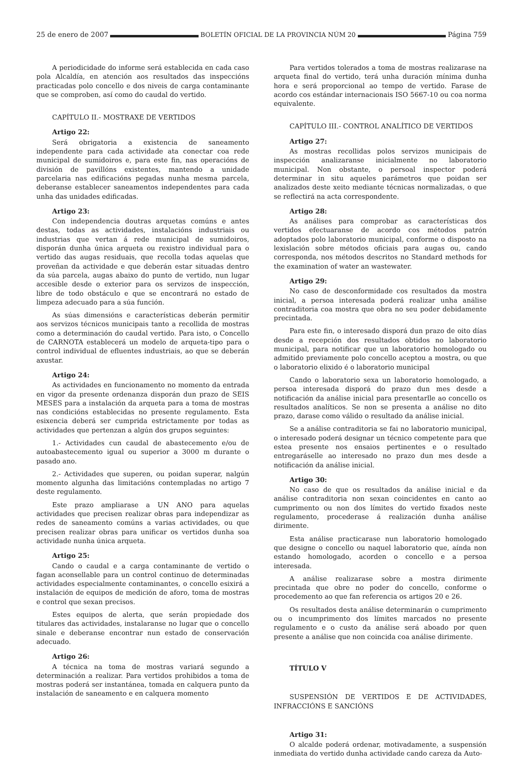25 de enero de 2007 BOLETÍN OFICIAL DE LA PROVINCIA NÚM 20 Página 759
A periodicidade do informe será establecida en cada caso pola Alcaldía, en atención aos resultados das inspeccións practicadas polo concello e dos niveis de carga contaminante que se comproben, así como do caudal do vertido.
CAPÍTULO II.- MOSTRAXE DE VERTIDOS
Artigo 22:
Será obrigatoria a existencia de saneamento independente para cada actividade ata conectar coa rede municipal de sumidoiros e, para este fin, nas operacións de división de pavillóns existentes, mantendo a unidade parcelaria nas edificacións pegadas nunha mesma parcela, deberanse establecer saneamentos independentes para cada unha das unidades edificadas.
Artigo 23:
Con independencia doutras arquetas comúns e antes destas, todas as actividades, instalacións industriais ou industrias que vertan á rede municipal de sumidoiros, disporán dunha única arqueta ou rexistro individual para o vertido das augas residuais, que recolla todas aquelas que proveñan da actividade e que deberán estar situadas dentro da súa parcela, augas abaixo do punto de vertido, nun lugar accesible desde o exterior para os servizos de inspección, libre de todo obstáculo e que se encontrará no estado de limpeza adecuado para a súa función.
As súas dimensións e características deberán permitir aos servizos técnicos municipais tanto a recollida de mostras como a determinación do caudal vertido. Para isto, o Concello de CARNOTA establecerá un modelo de arqueta-tipo para o control individual de efluentes industriais, ao que se deberán axustar.
Artigo 24:
As actividades en funcionamento no momento da entrada en vigor da presente ordenanza disporán dun prazo de SEIS MESES para a instalación da arqueta para a toma de mostras nas condicións establecidas no presente regulamento. Esta esixencia deberá ser cumprida estrictamente por todas as actividades que pertenzan a algún dos grupos seguintes:
1.- Actividades cun caudal de abastecemento e/ou de autoabastecemento igual ou superior a 3000 m durante o pasado ano.
2.- Actividades que superen, ou poidan superar, nalgún momento algunha das limitacións contempladas no artigo 7 deste regulamento.
Este prazo ampliarase a UN ANO para aquelas actividades que precisen realizar obras para independizar as redes de saneamento comúns a varias actividades, ou que precisen realizar obras para unificar os vertidos dunha soa actividade nunha única arqueta.
Artigo 25:
Cando o caudal e a carga contaminante de vertido o fagan aconsellable para un control continuo de determinadas actividades especialmente contaminantes, o concello esixirá a instalación de equipos de medición de aforo, toma de mostras e control que sexan precisos.
Estes equipos de alerta, que serán propiedade dos titulares das actividades, instalaranse no lugar que o concello sinale e deberanse encontrar nun estado de conservación adecuado.
Artigo 26:
A técnica na toma de mostras variará segundo a determinación a realizar. Para vertidos prohibidos a toma de mostras poderá ser instantánea, tomada en calquera punto da instalación de saneamento e en calquera momento
Para vertidos tolerados a toma de mostras realizarase na arqueta final do vertido, terá unha duración mínima dunha hora e será proporcional ao tempo de vertido. Farase de acordo cos estándar internacionais ISO 5667-10 ou coa norma equivalente.
CAPÍTULO III.- CONTROL ANALÍTICO DE VERTIDOS
Artigo 27:
As mostras recollidas polos servizos municipais de inspección analizaranse inicialmente no laboratorio municipal. Non obstante, o persoal inspector poderá determinar in situ aqueles parámetros que poidan ser analizados deste xeito mediante técnicas normalizadas, o que se reflectirá na acta correspondente.
Artigo 28:
As análises para comprobar as características dos vertidos efectuaranse de acordo cos métodos patrón adoptados polo laboratorio municipal, conforme o disposto na lexislación sobre métodos oficiais para augas ou, cando corresponda, nos métodos descritos no Standard methods for the examination of water an wastewater.
Artigo 29:
No caso de desconformidade cos resultados da mostra inicial, a persoa interesada poderá realizar unha análise contraditoria coa mostra que obra no seu poder debidamente precintada.
Para este fin, o interesado disporá dun prazo de oito días desde a recepción dos resultados obtidos no laboratorio municipal, para notificar que un laboratorio homologado ou admitido previamente polo concello aceptou a mostra, ou que o laboratorio elixido é o laboratorio municipal
Cando o laboratorio sexa un laboratorio homologado, a persoa interesada disporá do prazo dun mes desde a notificación da análise inicial para presentarlle ao concello os resultados analíticos. Se non se presenta a análise no dito prazo, darase como válido o resultado da análise inicial.
Se a análise contraditoria se fai no laboratorio municipal, o interesado poderá designar un técnico competente para que estea presente nos ensaios pertinentes e o resultado entregaráselle ao interesado no prazo dun mes desde a notificación da análise inicial.
Artigo 30:
No caso de que os resultados da análise inicial e da análise contraditoria non sexan coincidentes en canto ao cumprimento ou non dos límites do vertido fixados neste regulamento, procederase á realización dunha análise dirimente.
Esta análise practicarase nun laboratorio homologado que designe o concello ou naquel laboratorio que, aínda non estando homologado, acorden o concello e a persoa interesada.
A análise realizarase sobre a mostra dirimente precintada que obre no poder do concello, conforme o procedemento ao que fan referencia os artigos 20 e 26.
Os resultados desta análise determinarán o cumprimento ou o incumprimento dos límites marcados no presente regulamento e o custo da análise será aboado por quen presente a análise que non coincida coa análise dirimente.
TÍTULO V
SUSPENSIÓN DE VERTIDOS E DE ACTIVIDADES, INFRACCIÓNS E SANCIÓNS
Artigo 31:
O alcalde poderá ordenar, motivadamente, a suspensión inmediata do vertido dunha actividade cando careza da Auto-